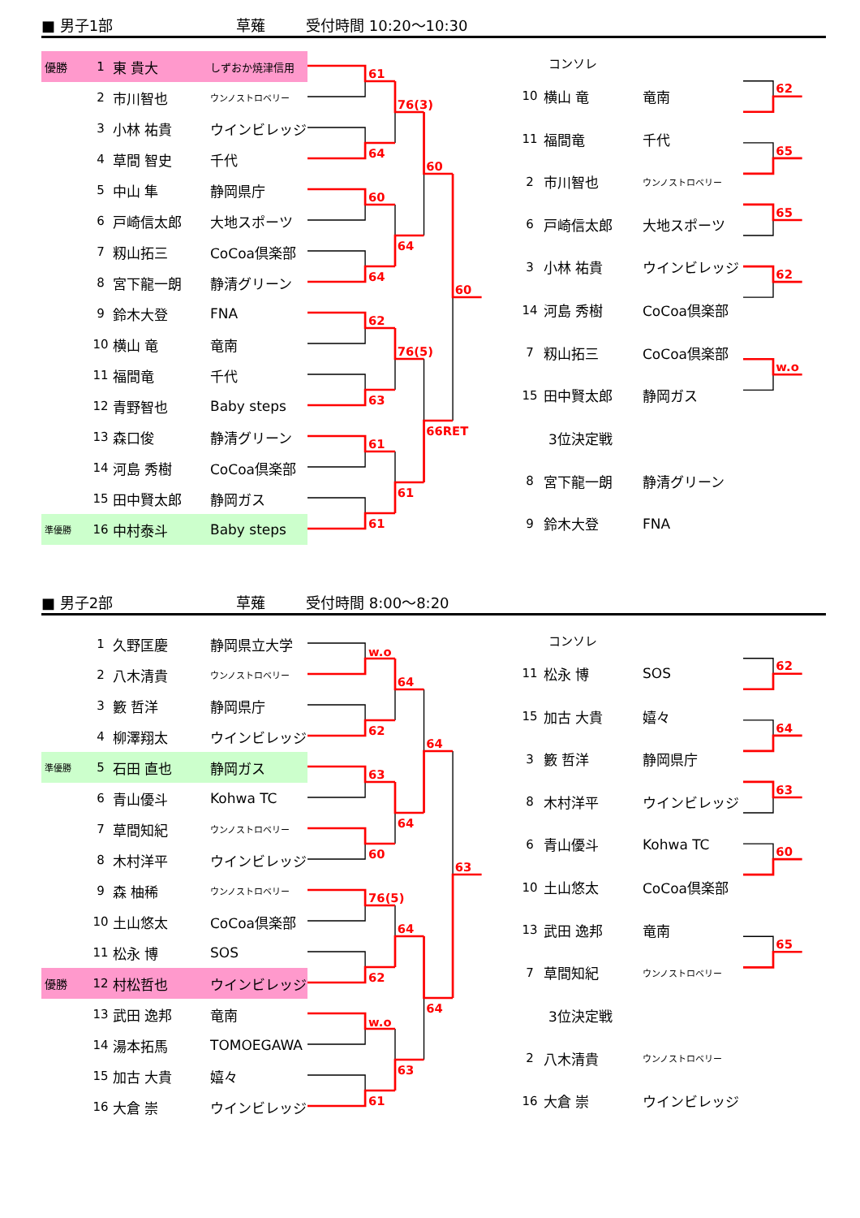■ 男子1部 草薙 受付時間 10:20～10:30
| 優勝 | 1 | 東 貴大 | しずおか焼津信用 |
| | 2 | 市川智也 | ウンノストロベリー |
| | 3 | 小林 祐貴 | ウインビレッジ |
| | 4 | 草間 智史 | 千代 |
| | 5 | 中山 隼 | 静岡県庁 |
| | 6 | 戸崎信太郎 | 大地スポーツ |
| | 7 | 籾山拓三 | CoCoa倶楽部 |
| | 8 | 宮下龍一朗 | 静清グリーン |
| | 9 | 鈴木大登 | FNA |
| | 10 | 横山 竜 | 竜南 |
| | 11 | 福間竜 | 千代 |
| | 12 | 青野智也 | Baby steps |
| | 13 | 森口俊 | 静清グリーン |
| | 14 | 河島 秀樹 | CoCoa倶楽部 |
| | 15 | 田中賢太郎 | 静岡ガス |
| 準優勝 | 16 | 中村泰斗 | Baby steps |
61
64
60
64
62
63
61
61
76(3)
64
76(5)
61
60
66RET
60
| コンソレ | | |
| 10 | 横山 竜 | 竜南 |
| 11 | 福間竜 | 千代 |
| 2 | 市川智也 | ウンノストロベリー |
| 6 | 戸崎信太郎 | 大地スポーツ |
| 3 | 小林 祐貴 | ウインビレッジ |
| 14 | 河島 秀樹 | CoCoa倶楽部 |
| 7 | 籾山拓三 | CoCoa倶楽部 |
| 15 | 田中賢太郎 | 静岡ガス |
| 3位決定戦 | | |
| 8 | 宮下龍一朗 | 静清グリーン |
| 9 | 鈴木大登 | FNA |
62
65
65
62
w.o
■ 男子2部 草薙 受付時間 8:00～8:20
| | 1 | 久野匡慶 | 静岡県立大学 |
| | 2 | 八木清貴 | ウンノストロベリー |
| | 3 | 籔 哲洋 | 静岡県庁 |
| | 4 | 柳澤翔太 | ウインビレッジ |
| 準優勝 | 5 | 石田 直也 | 静岡ガス |
| | 6 | 青山優斗 | Kohwa TC |
| | 7 | 草間知紀 | ウンノストロベリー |
| | 8 | 木村洋平 | ウインビレッジ |
| | 9 | 森 柚稀 | ウンノストロベリー |
| | 10 | 土山悠太 | CoCoa倶楽部 |
| | 11 | 松永 博 | SOS |
| 優勝 | 12 | 村松哲也 | ウインビレッジ |
| | 13 | 武田 逸邦 | 竜南 |
| | 14 | 湯本拓馬 | TOMOEGAWA |
| | 15 | 加古 大貴 | 嬉々 |
| | 16 | 大倉 崇 | ウインビレッジ |
w.o
62
63
60
76(5)
62
w.o
61
64
64
64
63
64
64
63
| コンソレ | | |
| 11 | 松永 博 | SOS |
| 15 | 加古 大貴 | 嬉々 |
| 3 | 籔 哲洋 | 静岡県庁 |
| 8 | 木村洋平 | ウインビレッジ |
| 6 | 青山優斗 | Kohwa TC |
| 10 | 土山悠太 | CoCoa倶楽部 |
| 13 | 武田 逸邦 | 竜南 |
| 7 | 草間知紀 | ウンノストロベリー |
| 3位決定戦 | | |
| 2 | 八木清貴 | ウンノストロベリー |
| 16 | 大倉 崇 | ウインビレッジ |
62
64
63
60
65